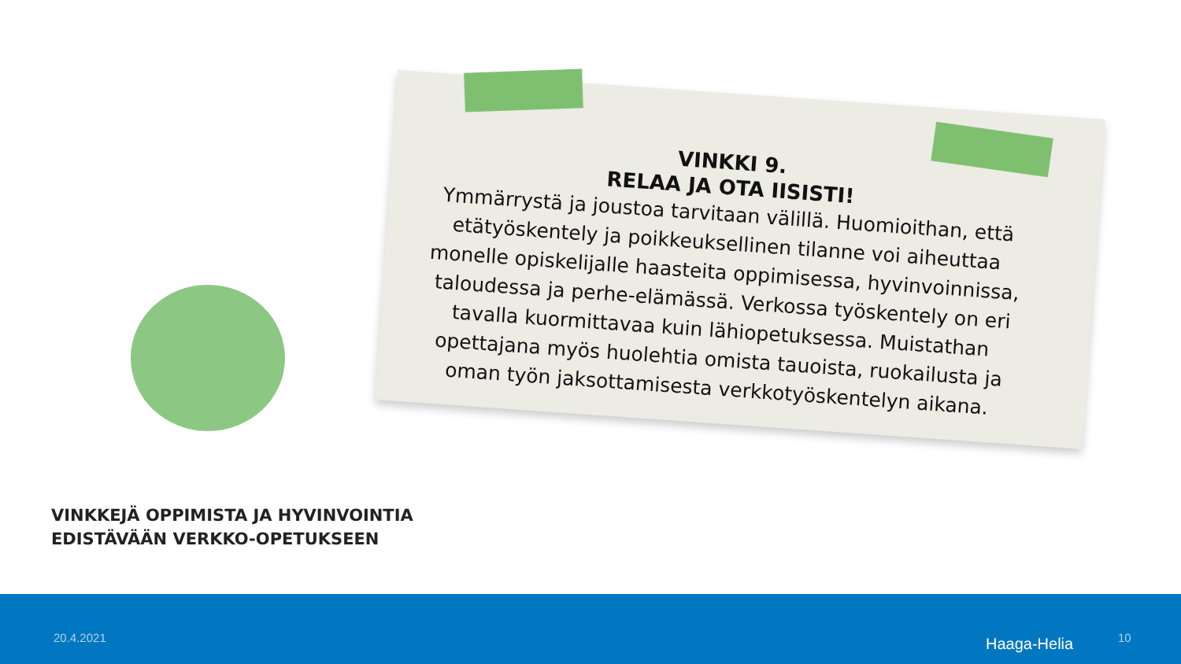VINKKI 9.
RELAA JA OTA IISISTI!
Ymmärrystä ja joustoa tarvitaan välillä. Huomioithan, että etätyöskentely ja poikkeuksellinen tilanne voi aiheuttaa monelle opiskelijalle haasteita oppimisessa, hyvinvoinnissa, taloudessa ja perhe-elämässä. Verkossa työskentely on eri tavalla kuormittavaa kuin lähiopetuksessa. Muistathan opettajana myös huolehtia omista tauoista, ruokailusta ja oman työn jaksottamisesta verkkotyöskentelyn aikana.
VINKKEJÄ OPPIMISTA JA HYVINVOINTIA
EDISTÄVÄÄN VERKKO-OPETUKSEEN
20.4.2021 Haaga-Helia 10